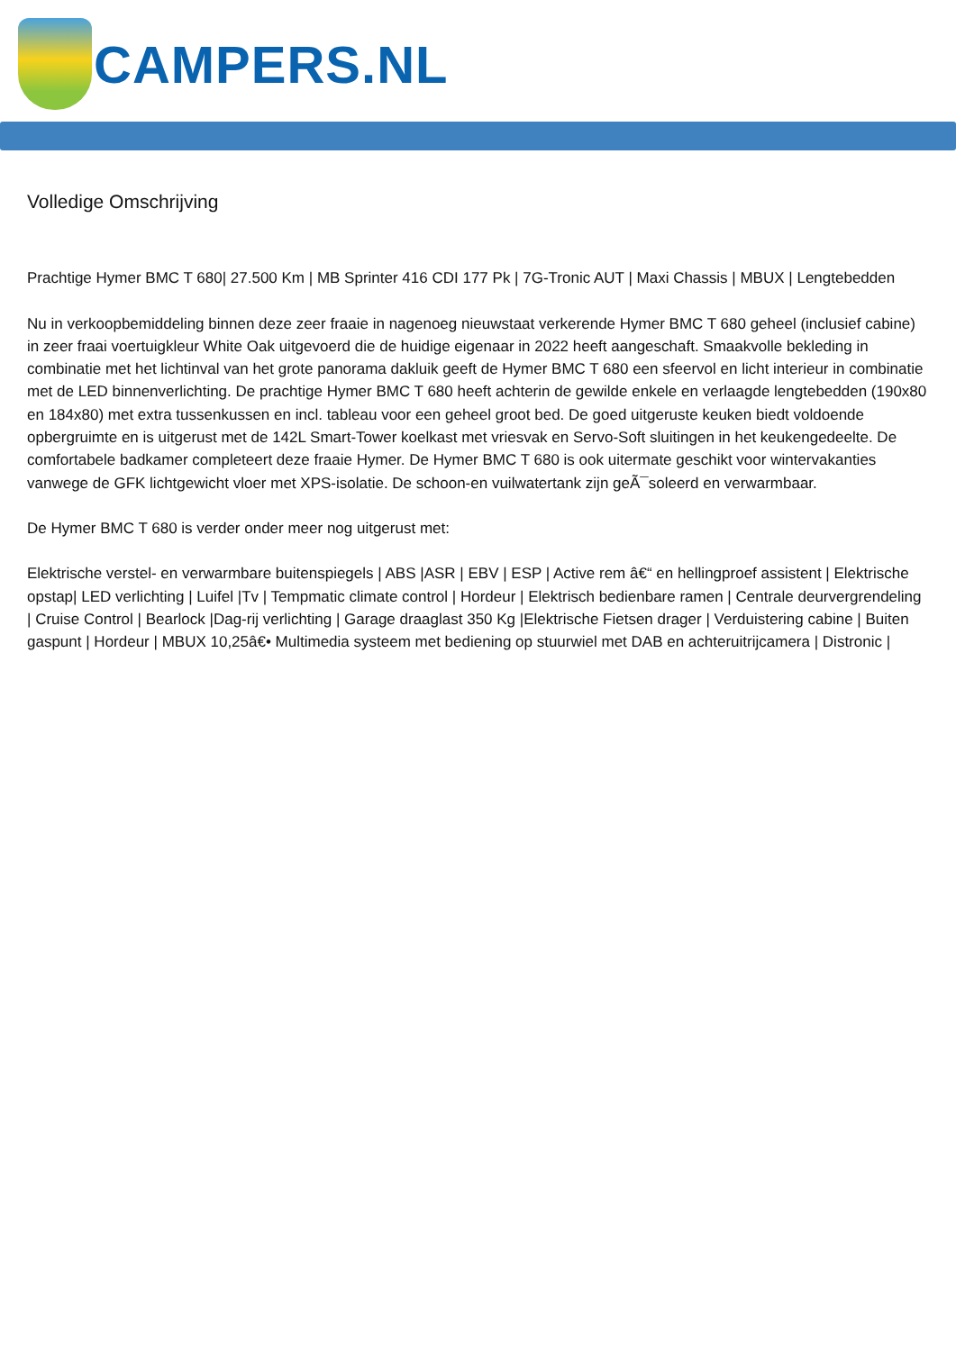CAMPERS.NL
Volledige Omschrijving
Prachtige Hymer BMC T 680| 27.500 Km | MB Sprinter 416 CDI 177 Pk | 7G-Tronic AUT | Maxi Chassis | MBUX | Lengtebedden
Nu in verkoopbemiddeling binnen deze zeer fraaie in nagenoeg nieuwstaat verkerende Hymer BMC T 680 geheel (inclusief cabine) in zeer fraai voertuigkleur White Oak uitgevoerd die de huidige eigenaar in 2022 heeft aangeschaft. Smaakvolle bekleding in combinatie met het lichtinval van het grote panorama dakluik geeft de Hymer BMC T 680 een sfeervol en licht interieur in combinatie met de LED binnenverlichting. De prachtige Hymer BMC T 680 heeft achterin de gewilde enkele en verlaagde lengtebedden (190x80 en 184x80) met extra tussenkussen en incl. tableau voor een geheel groot bed. De goed uitgeruste keuken biedt voldoende opbergruimte en is uitgerust met de 142L Smart-Tower koelkast met vriesvak en Servo-Soft sluitingen in het keukengedeelte. De comfortabele badkamer completeert deze fraaie Hymer. De Hymer BMC T 680 is ook uitermate geschikt voor wintervakanties vanwege de GFK lichtgewicht vloer met XPS-isolatie. De schoon-en vuilwatertank zijn geÃ¯soleerd en verwarmbaar.
De Hymer BMC T 680 is verder onder meer nog uitgerust met:
Elektrische verstel- en verwarmbare buitenspiegels | ABS |ASR | EBV | ESP | Active rem â€“ en hellingproef assistent | Elektrische opstap| LED verlichting | Luifel |Tv | Tempmatic climate control | Hordeur | Elektrisch bedienbare ramen | Centrale deurvergrendeling | Cruise Control | Bearlock |Dag-rij verlichting | Garage draaglast 350 Kg |Elektrische Fietsen drager | Verduistering cabine | Buiten gaspunt | Hordeur | MBUX 10,25â€• Multimedia systeem met bediening op stuurwiel met DAB en achteruitrijcamera | Distronic |